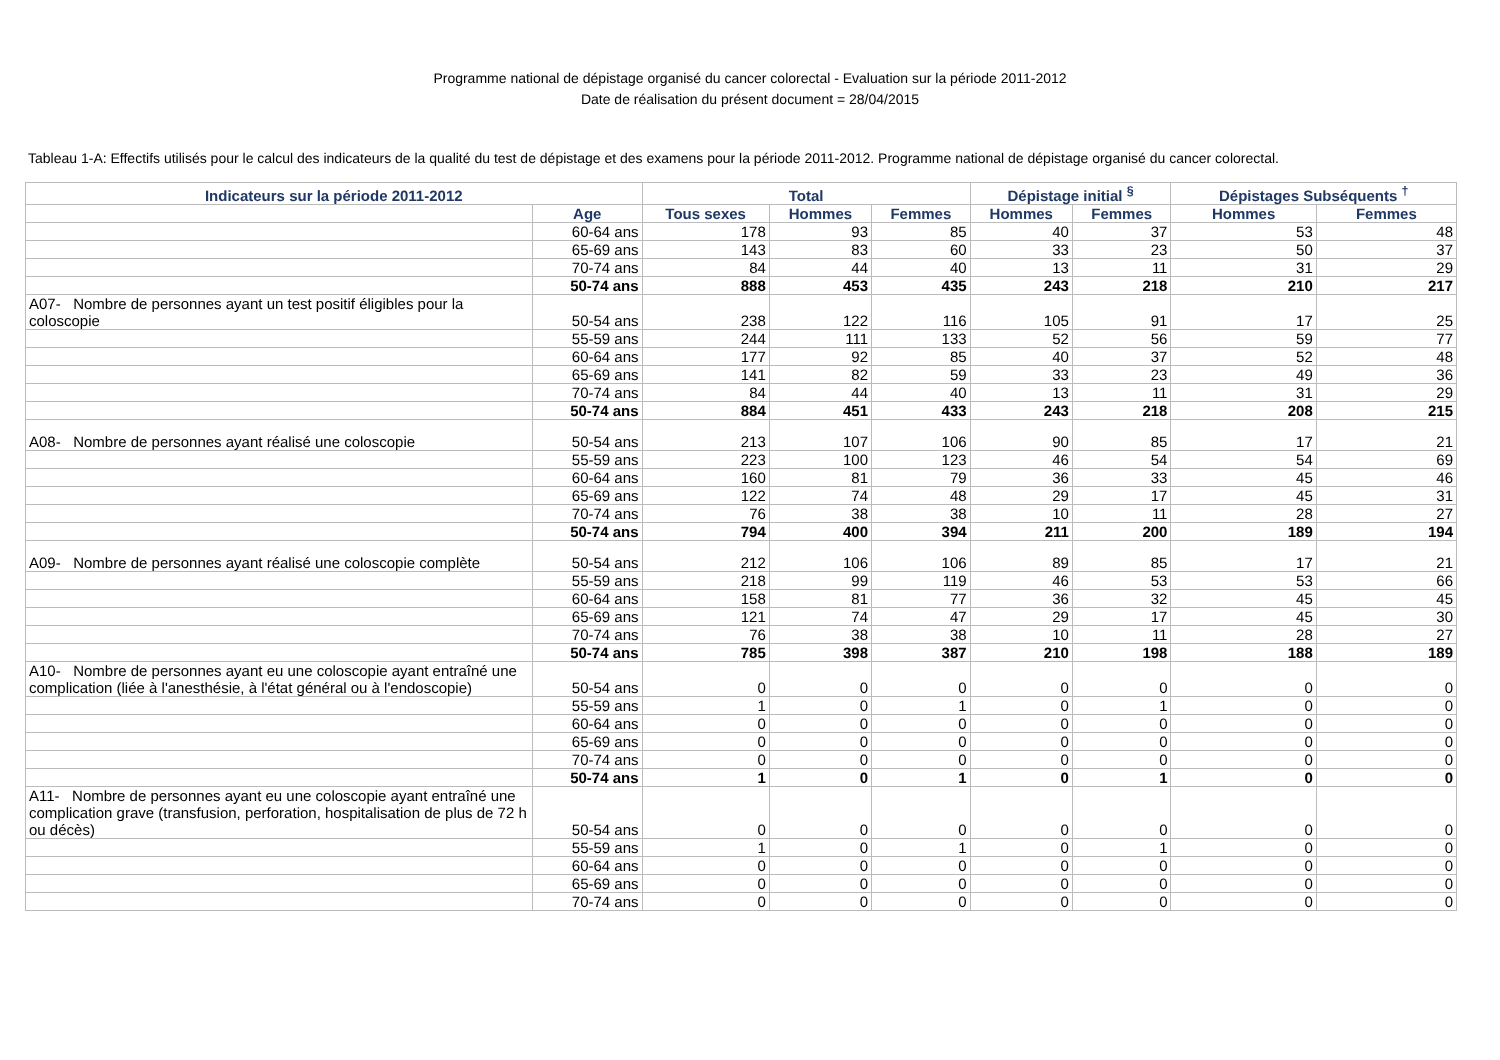Programme national de dépistage organisé du cancer colorectal - Evaluation sur la période 2011-2012
Date de réalisation du présent document = 28/04/2015
Tableau 1-A: Effectifs utilisés pour le calcul des indicateurs de la qualité du test de dépistage et des examens pour la période 2011-2012. Programme national de dépistage organisé du cancer colorectal.
| Indicateurs sur la période 2011-2012 | | Total | | | Dépistage initial <sup>§</sup> | | Dépistages Subséquents <sup>†</sup> | |
| --- | --- | --- | --- | --- | --- | --- | --- | --- |
| | Age | Tous sexes | Hommes | Femmes | Hommes | Femmes | Hommes | Femmes |
| | 60-64 ans | 178 | 93 | 85 | 40 | 37 | 53 | 48 |
| | 65-69 ans | 143 | 83 | 60 | 33 | 23 | 50 | 37 |
| | 70-74 ans | 84 | 44 | 40 | 13 | 11 | 31 | 29 |
| | 50-74 ans | 888 | 453 | 435 | 243 | 218 | 210 | 217 |
| A07- Nombre de personnes ayant un test positif éligibles pour la coloscopie | 50-54 ans | 238 | 122 | 116 | 105 | 91 | 17 | 25 |
| | 55-59 ans | 244 | 111 | 133 | 52 | 56 | 59 | 77 |
| | 60-64 ans | 177 | 92 | 85 | 40 | 37 | 52 | 48 |
| | 65-69 ans | 141 | 82 | 59 | 33 | 23 | 49 | 36 |
| | 70-74 ans | 84 | 44 | 40 | 13 | 11 | 31 | 29 |
| | 50-74 ans | 884 | 451 | 433 | 243 | 218 | 208 | 215 |
| A08- Nombre de personnes ayant réalisé une coloscopie | 50-54 ans | 213 | 107 | 106 | 90 | 85 | 17 | 21 |
| | 55-59 ans | 223 | 100 | 123 | 46 | 54 | 54 | 69 |
| | 60-64 ans | 160 | 81 | 79 | 36 | 33 | 45 | 46 |
| | 65-69 ans | 122 | 74 | 48 | 29 | 17 | 45 | 31 |
| | 70-74 ans | 76 | 38 | 38 | 10 | 11 | 28 | 27 |
| | 50-74 ans | 794 | 400 | 394 | 211 | 200 | 189 | 194 |
| A09- Nombre de personnes ayant réalisé une coloscopie complète | 50-54 ans | 212 | 106 | 106 | 89 | 85 | 17 | 21 |
| | 55-59 ans | 218 | 99 | 119 | 46 | 53 | 53 | 66 |
| | 60-64 ans | 158 | 81 | 77 | 36 | 32 | 45 | 45 |
| | 65-69 ans | 121 | 74 | 47 | 29 | 17 | 45 | 30 |
| | 70-74 ans | 76 | 38 | 38 | 10 | 11 | 28 | 27 |
| | 50-74 ans | 785 | 398 | 387 | 210 | 198 | 188 | 189 |
| A10- Nombre de personnes ayant eu une coloscopie ayant entraîné une complication (liée à l'anesthésie, à l'état général ou à l'endoscopie) | 50-54 ans | 0 | 0 | 0 | 0 | 0 | 0 | 0 |
| | 55-59 ans | 1 | 0 | 1 | 0 | 1 | 0 | 0 |
| | 60-64 ans | 0 | 0 | 0 | 0 | 0 | 0 | 0 |
| | 65-69 ans | 0 | 0 | 0 | 0 | 0 | 0 | 0 |
| | 70-74 ans | 0 | 0 | 0 | 0 | 0 | 0 | 0 |
| | 50-74 ans | 1 | 0 | 1 | 0 | 1 | 0 | 0 |
| A11- Nombre de personnes ayant eu une coloscopie ayant entraîné une complication grave (transfusion, perforation, hospitalisation de plus de 72 h ou décès) | 50-54 ans | 0 | 0 | 0 | 0 | 0 | 0 | 0 |
| | 55-59 ans | 1 | 0 | 1 | 0 | 1 | 0 | 0 |
| | 60-64 ans | 0 | 0 | 0 | 0 | 0 | 0 | 0 |
| | 65-69 ans | 0 | 0 | 0 | 0 | 0 | 0 | 0 |
| | 70-74 ans | 0 | 0 | 0 | 0 | 0 | 0 | 0 |